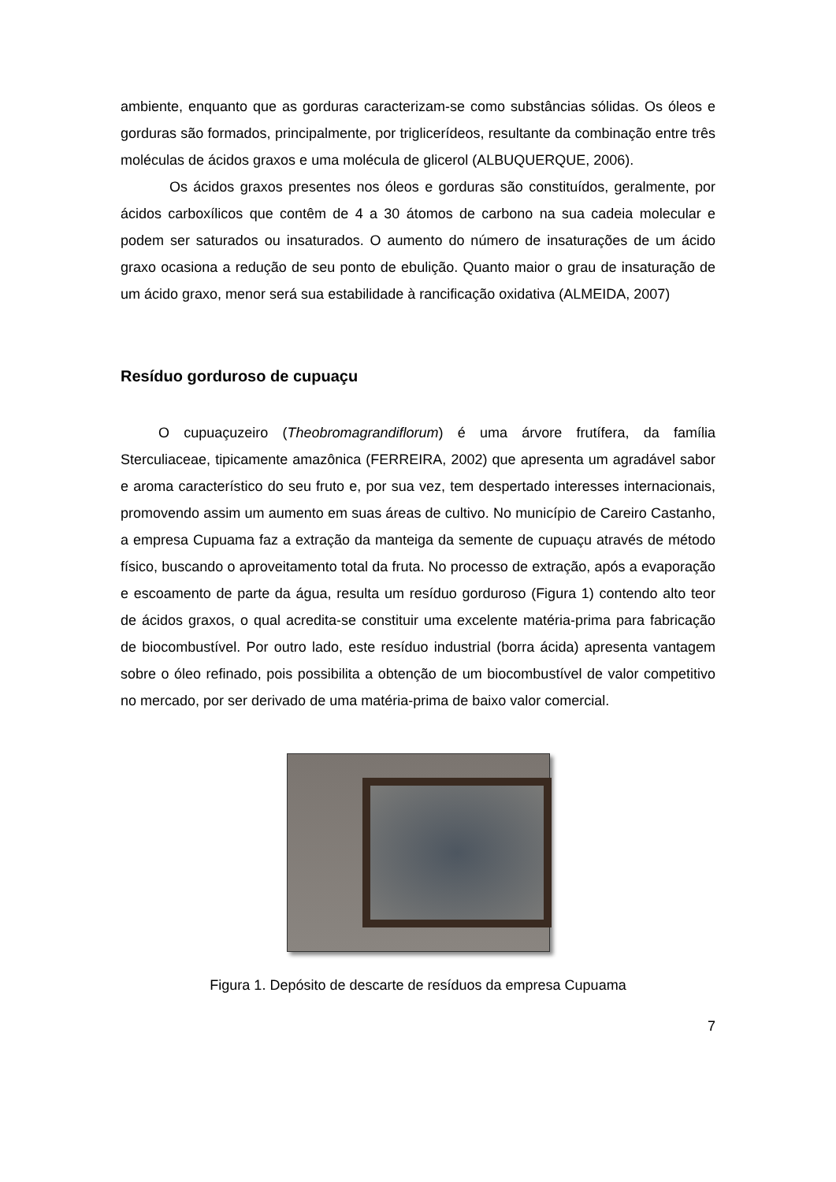ambiente, enquanto que as gorduras caracterizam-se como substâncias sólidas. Os óleos e gorduras são formados, principalmente, por triglicerídeos, resultante da combinação entre três moléculas de ácidos graxos e uma molécula de glicerol (ALBUQUERQUE, 2006).
Os ácidos graxos presentes nos óleos e gorduras são constituídos, geralmente, por ácidos carboxílicos que contêm de 4 a 30 átomos de carbono na sua cadeia molecular e podem ser saturados ou insaturados. O aumento do número de insaturações de um ácido graxo ocasiona a redução de seu ponto de ebulição. Quanto maior o grau de insaturação de um ácido graxo, menor será sua estabilidade à rancificação oxidativa (ALMEIDA, 2007)
Resíduo gorduroso de cupuaçu
O cupuaçuzeiro (Theobromagrandiflorum) é uma árvore frutífera, da família Sterculiaceae, tipicamente amazônica (FERREIRA, 2002) que apresenta um agradável sabor e aroma característico do seu fruto e, por sua vez, tem despertado interesses internacionais, promovendo assim um aumento em suas áreas de cultivo. No município de Careiro Castanho, a empresa Cupuama faz a extração da manteiga da semente de cupuaçu através de método físico, buscando o aproveitamento total da fruta. No processo de extração, após a evaporação e escoamento de parte da água, resulta um resíduo gorduroso (Figura 1) contendo alto teor de ácidos graxos, o qual acredita-se constituir uma excelente matéria-prima para fabricação de biocombustível. Por outro lado, este resíduo industrial (borra ácida) apresenta vantagem sobre o óleo refinado, pois possibilita a obtenção de um biocombustível de valor competitivo no mercado, por ser derivado de uma matéria-prima de baixo valor comercial.
Figura 1. Depósito de descarte de resíduos da empresa Cupuama
7